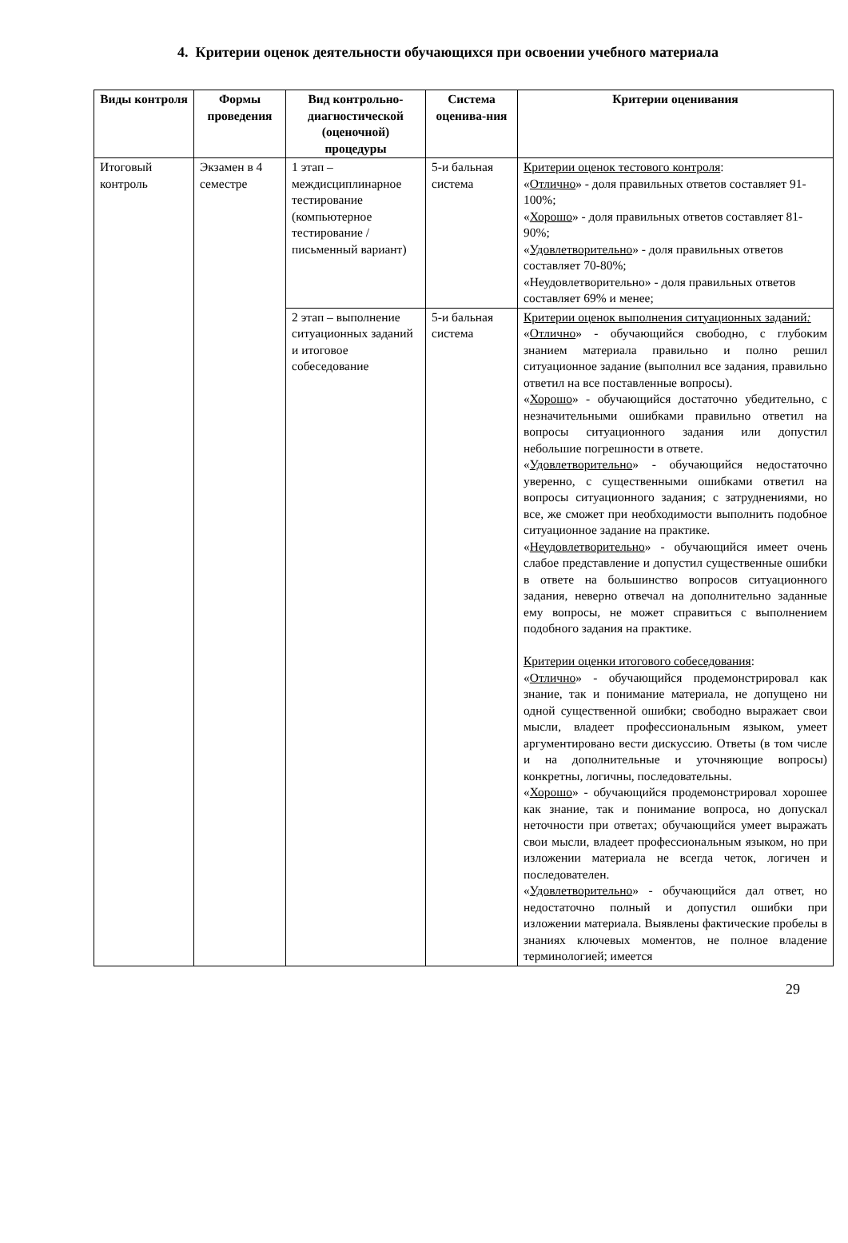4. Критерии оценок деятельности обучающихся при освоении учебного материала
| Виды контроля | Формы проведения | Вид контрольно-диагностической (оценочной) процедуры | Система оценива-ния | Критерии оценивания |
| --- | --- | --- | --- | --- |
| Итоговый контроль | Экзамен в 4 семестре | 1 этап – междисциплинарное тестирование (компьютерное тестирование / письменный вариант) | 5-и бальная система | Критерии оценок тестового контроля : « Отлично » - доля правильных ответов составляет 91-100%; « Хорошо » - доля правильных ответов составляет 81-90%; « Удовлетворительно » - доля правильных ответов составляет 70-80%; «Неудовлетворительно» - доля правильных ответов составляет 69% и менее; |
| | | 2 этап – выполнение ситуационных заданий и итоговое собеседование | 5-и бальная система | Критерии оценок выполнения ситуационных заданий : « Отлично » - обучающийся свободно, с глубоким знанием материала правильно и полно решил ситуационное задание (выполнил все задания, правильно ответил на все поставленные вопросы). « Хорошо » - обучающийся достаточно убедительно, с незначительными ошибками правильно ответил на вопросы ситуационного задания или допустил небольшие погрешности в ответе. « Удовлетворительно » - обучающийся недостаточно уверенно, с существенными ошибками ответил на вопросы ситуационного задания; с затруднениями, но все, же сможет при необходимости выполнить подобное ситуационное задание на практике. « Неудовлетворительно » - обучающийся имеет очень слабое представление и допустил существенные ошибки в ответе на большинство вопросов ситуационного задания, неверно отвечал на дополнительно заданные ему вопросы, не может справиться с выполнением подобного задания на практике. Критерии оценки итогового собеседования : « Отлично » - обучающийся продемонстрировал как знание, так и понимание материала, не допущено ни одной существенной ошибки; свободно выражает свои мысли, владеет профессиональным языком, умеет аргументировано вести дискуссию. Ответы (в том числе и на дополнительные и уточняющие вопросы) конкретны, логичны, последовательны. « Хорошо » - обучающийся продемонстрировал хорошее как знание, так и понимание вопроса, но допускал неточности при ответах; обучающийся умеет выражать свои мысли, владеет профессиональным языком, но при изложении материала не всегда четок, логичен и последователен. « Удовлетворительно » - обучающийся дал ответ, но недостаточно полный и допустил ошибки при изложении материала. Выявлены фактические пробелы в знаниях ключевых моментов, не полное владение терминологией; имеется |
29